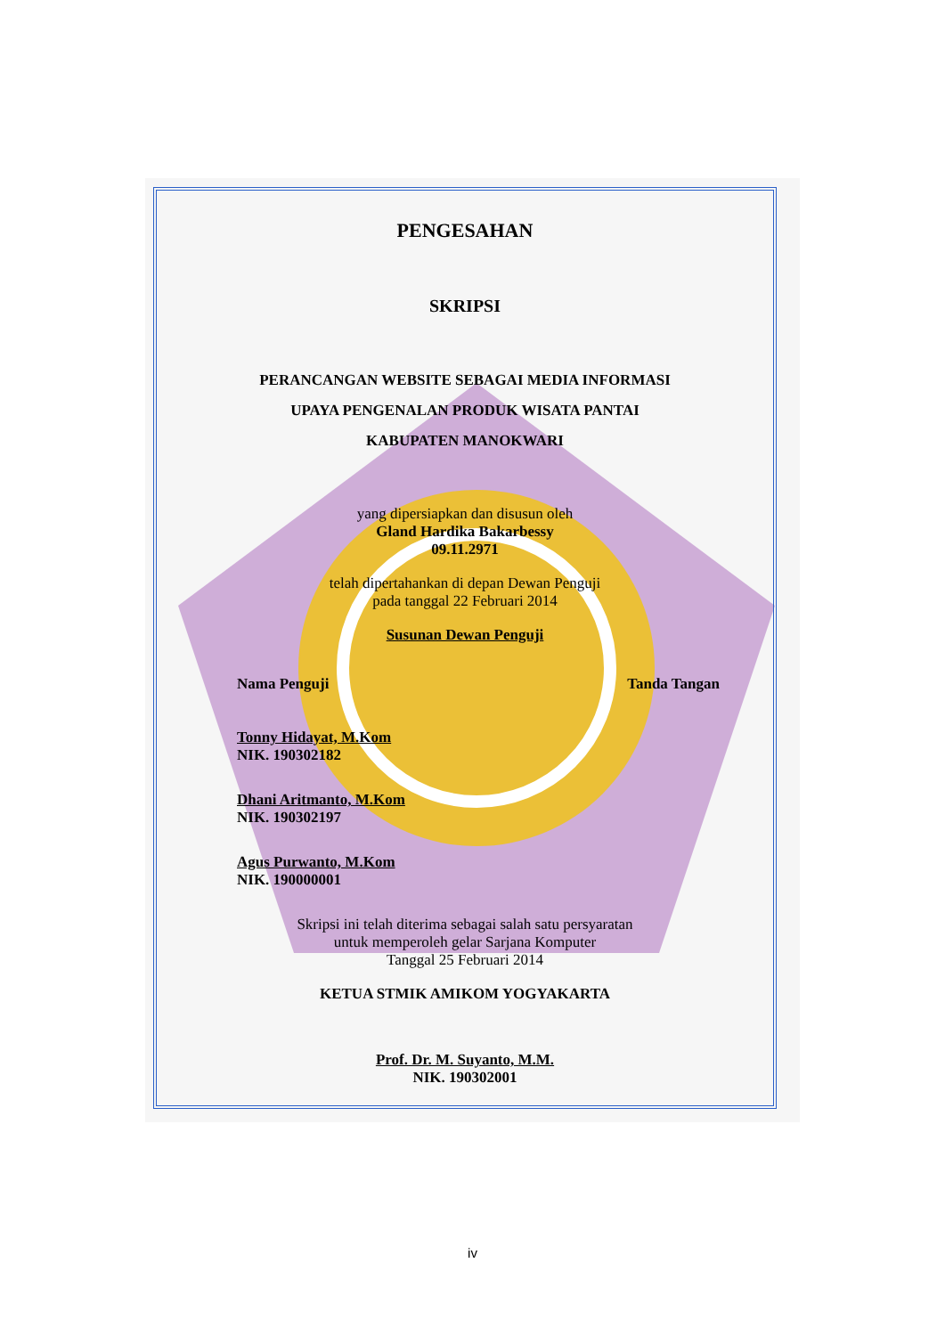PENGESAHAN
SKRIPSI
PERANCANGAN WEBSITE SEBAGAI MEDIA INFORMASI
UPAYA PENGENALAN PRODUK WISATA PANTAI
KABUPATEN MANOKWARI
yang dipersiapkan dan disusun oleh
Gland Hardika Bakarbessy
09.11.2971
telah dipertahankan di depan Dewan Penguji
pada tanggal 22 Februari 2014
Susunan Dewan Penguji
Nama Penguji Tanda Tangan
Tonny Hidayat, M.Kom
NIK. 190302182
Dhani Aritmanto, M.Kom
NIK. 190302197
Agus Purwanto, M.Kom
NIK. 190000001
Skripsi ini telah diterima sebagai salah satu persyaratan
untuk memperoleh gelar Sarjana Komputer
Tanggal 25 Februari 2014
KETUA STMIK AMIKOM YOGYAKARTA
Prof. Dr. M. Suyanto, M.M.
NIK. 190302001
iv